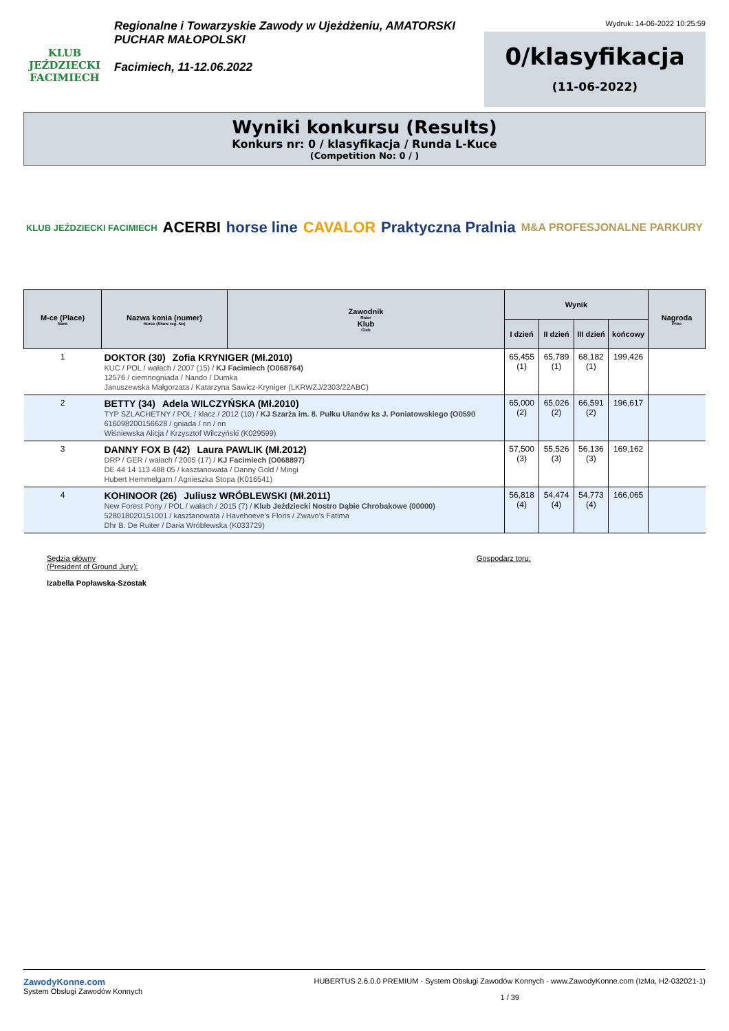KLUB JEŹDZIECKI
FACIMIECH
Regionalne i Towarzyskie Zawody w Ujeżdżeniu, AMATORSKI
PUCHAR MAŁOPOLSKI
Facimiech, 11-12.06.2022
Wydruk: 14-06-2022 10:25:59
0/klasyfikacja
(11-06-2022)
Wyniki konkursu (Results)
Konkurs nr: 0 / klasyfikacja / Runda L-Kuce
(Competition No: 0 / )
KLUB JEŹDZIECKI FACIMIECH ACERBI horse line CAVALOR Praktyczna Pralnia M&A PROFESJONALNE PARKURY
| M-ce (Place) Rank | Nazwa konia (numer) Horse (Show reg. No) | Zawodnik Rider Klub Club | Wynik | | | | Nagroda Prize |
| --- | --- | --- | --- | --- | --- | --- | --- |
| | | | I dzień | II dzień | III dzień | końcowy | |
| 1 | DOKTOR (30) Zofia KRYNIGER (Mł.2010) KUC / POL / wałach / 2007 (15) / KJ Facimiech (O068764) 12576 / ciemnogniada / Nando / Dumka Januszewska Małgorzata / Katarzyna Sawicz-Kryniger (LKRWZJ/2303/22ABC) | | 65,455 (1) | 65,789 (1) | 68,182 (1) | 199,426 | |
| 2 | BETTY (34) Adela WILCZYŃSKA (Mł.2010) TYP SZLACHETNY / POL / klacz / 2012 (10) / KJ Szarża im. 8. Pułku Ułanów ks J. Poniatowskiego (O0590 616098200156628 / gniada / nn / nn Wiśniewska Alicja / Krzysztof Wilczyński (K029599) | | 65,000 (2) | 65,026 (2) | 66,591 (2) | 196,617 | |
| 3 | DANNY FOX B (42) Laura PAWLIK (Mł.2012) DRP / GER / wałach / 2005 (17) / KJ Facimiech (O068897) DE 44 14 113 488 05 / kasztanowata / Danny Gold / Mingi Hubert Hemmelgarn / Agnieszka Stopa (K016541) | | 57,500 (3) | 55,526 (3) | 56,136 (3) | 169,162 | |
| 4 | KOHINOOR (26) Juliusz WRÓBLEWSKI (Mł.2011) New Forest Pony / POL / wałach / 2015 (7) / Klub Jeździecki Nostro Dąbie Chrobakowe (00000) 528018020151001 / kasztanowata / Havehoeve's Floris / Zwavo's Fatima Dhr B. De Ruiter / Daria Wróblewska (K033729) | | 56,818 (4) | 54,474 (4) | 54,773 (4) | 166,065 | |
Sędzia główny
(President of Ground Jury):
Izabella Popławska-Szostak
Gospodarz toru:
ZawodyKonne.com
System Obsługi Zawodów Konnych
HUBERTUS 2.6.0.0 PREMIUM - System Obsługi Zawodów Konnych - www.ZawodyKonne.com (IzMa, H2-032021-1)
1 / 39